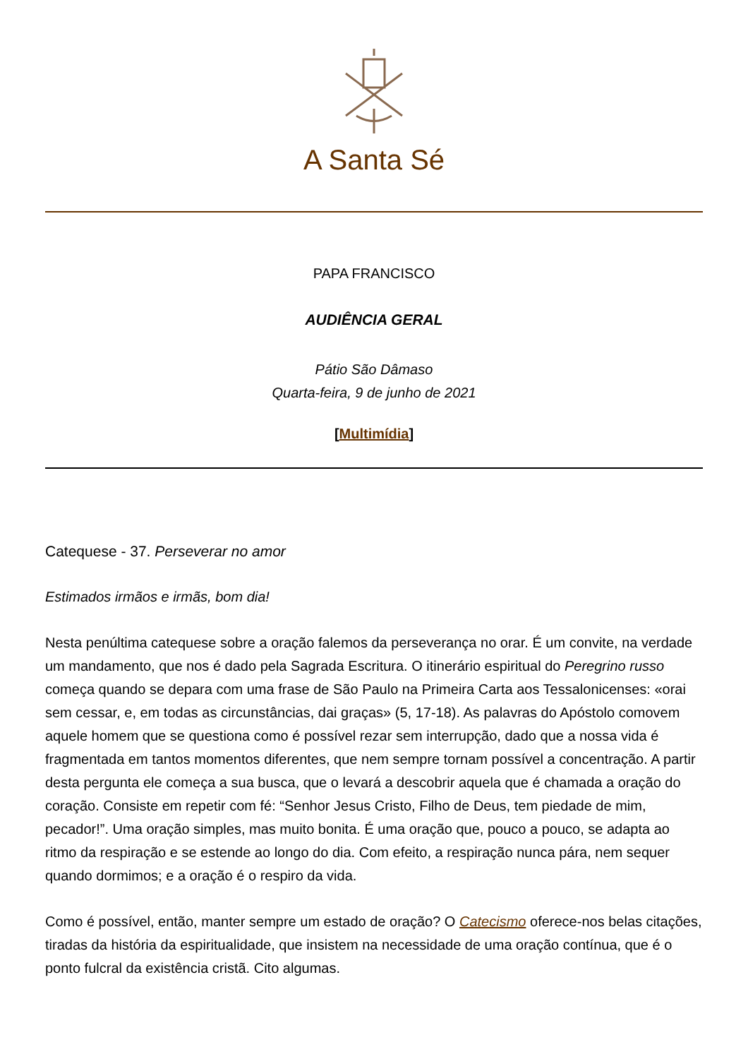A Santa Sé
PAPA FRANCISCO
AUDIÊNCIA GERAL
Pátio São Dâmaso
Quarta-feira, 9 de junho de 2021
[Multimídia]
Catequese - 37. Perseverar no amor
Estimados irmãos e irmãs, bom dia!
Nesta penúltima catequese sobre a oração falemos da perseverança no orar. É um convite, na verdade um mandamento, que nos é dado pela Sagrada Escritura. O itinerário espiritual do Peregrino russo começa quando se depara com uma frase de São Paulo na Primeira Carta aos Tessalonicenses: «orai sem cessar, e, em todas as circunstâncias, dai graças» (5, 17-18). As palavras do Apóstolo comovem aquele homem que se questiona como é possível rezar sem interrupção, dado que a nossa vida é fragmentada em tantos momentos diferentes, que nem sempre tornam possível a concentração. A partir desta pergunta ele começa a sua busca, que o levará a descobrir aquela que é chamada a oração do coração. Consiste em repetir com fé: “Senhor Jesus Cristo, Filho de Deus, tem piedade de mim, pecador!”. Uma oração simples, mas muito bonita. É uma oração que, pouco a pouco, se adapta ao ritmo da respiração e se estende ao longo do dia. Com efeito, a respiração nunca pára, nem sequer quando dormimos; e a oração é o respiro da vida.
Como é possível, então, manter sempre um estado de oração? O Catecismo oferece-nos belas citações, tiradas da história da espiritualidade, que insistem na necessidade de uma oração contínua, que é o ponto fulcral da existência cristã. Cito algumas.